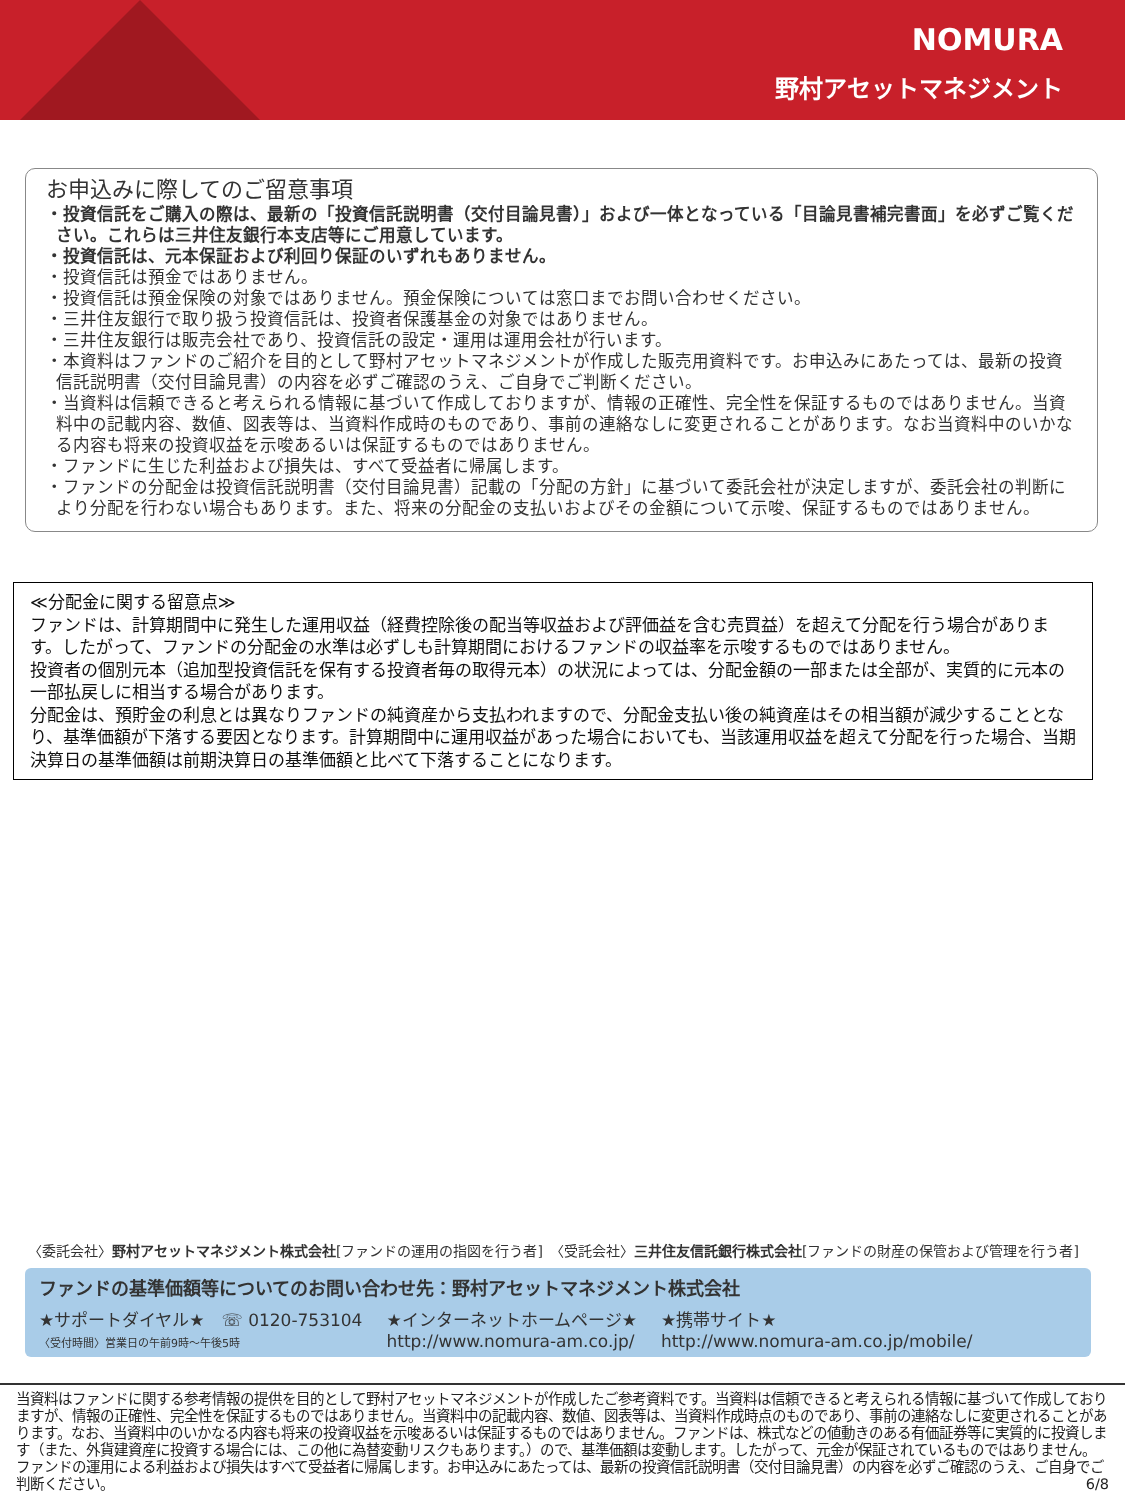NOMURA
野村アセットマネジメント
お申込みに際してのご留意事項
・投資信託をご購入の際は、最新の「投資信託説明書（交付目論見書）」および一体となっている「目論見書補完書面」を必ずご覧ください。これらは三井住友銀行本支店等にご用意しています。
・投資信託は、元本保証および利回り保証のいずれもありません。
・投資信託は預金ではありません。
・投資信託は預金保険の対象ではありません。預金保険については窓口までお問い合わせください。
・三井住友銀行で取り扱う投資信託は、投資者保護基金の対象ではありません。
・三井住友銀行は販売会社であり、投資信託の設定・運用は運用会社が行います。
・本資料はファンドのご紹介を目的として野村アセットマネジメントが作成した販売用資料です。お申込みにあたっては、最新の投資信託説明書（交付目論見書）の内容を必ずご確認のうえ、ご自身でご判断ください。
・当資料は信頼できると考えられる情報に基づいて作成しておりますが、情報の正確性、完全性を保証するものではありません。当資料中の記載内容、数値、図表等は、当資料作成時のものであり、事前の連絡なしに変更されることがあります。なお当資料中のいかなる内容も将来の投資収益を示唆あるいは保証するものではありません。
・ファンドに生じた利益および損失は、すべて受益者に帰属します。
・ファンドの分配金は投資信託説明書（交付目論見書）記載の「分配の方針」に基づいて委託会社が決定しますが、委託会社の判断により分配を行わない場合もあります。また、将来の分配金の支払いおよびその金額について示唆、保証するものではありません。
≪分配金に関する留意点≫
ファンドは、計算期間中に発生した運用収益（経費控除後の配当等収益および評価益を含む売買益）を超えて分配を行う場合があります。したがって、ファンドの分配金の水準は必ずしも計算期間におけるファンドの収益率を示唆するものではありません。
投資者の個別元本（追加型投資信託を保有する投資者毎の取得元本）の状況によっては、分配金額の一部または全部が、実質的に元本の一部払戻しに相当する場合があります。
分配金は、預貯金の利息とは異なりファンドの純資産から支払われますので、分配金支払い後の純資産はその相当額が減少することとなり、基準価額が下落する要因となります。計算期間中に運用収益があった場合においても、当該運用収益を超えて分配を行った場合、当期決算日の基準価額は前期決算日の基準価額と比べて下落することになります。
〈委託会社〉野村アセットマネジメント株式会社[ファンドの運用の指図を行う者]　〈受託会社〉三井住友信託銀行株式会社[ファンドの財産の保管および管理を行う者]
ファンドの基準価額等についてのお問い合わせ先：野村アセットマネジメント株式会社
★サポートダイヤル★　☏ 0120-753104
〈受付時間〉営業日の午前9時～午後5時
★インターネットホームページ★
http://www.nomura-am.co.jp/
★携帯サイト★
http://www.nomura-am.co.jp/mobile/
当資料はファンドに関する参考情報の提供を目的として野村アセットマネジメントが作成したご参考資料です。当資料は信頼できると考えられる情報に基づいて作成しておりますが、情報の正確性、完全性を保証するものではありません。当資料中の記載内容、数値、図表等は、当資料作成時点のものであり、事前の連絡なしに変更されることがあります。なお、当資料中のいかなる内容も将来の投資収益を示唆あるいは保証するものではありません。ファンドは、株式などの値動きのある有価証券等に実質的に投資します（また、外貨建資産に投資する場合には、この他に為替変動リスクもあります。）ので、基準価額は変動します。したがって、元金が保証されているものではありません。ファンドの運用による利益および損失はすべて受益者に帰属します。お申込みにあたっては、最新の投資信託説明書（交付目論見書）の内容を必ずご確認のうえ、ご自身でご判断ください。 6/8